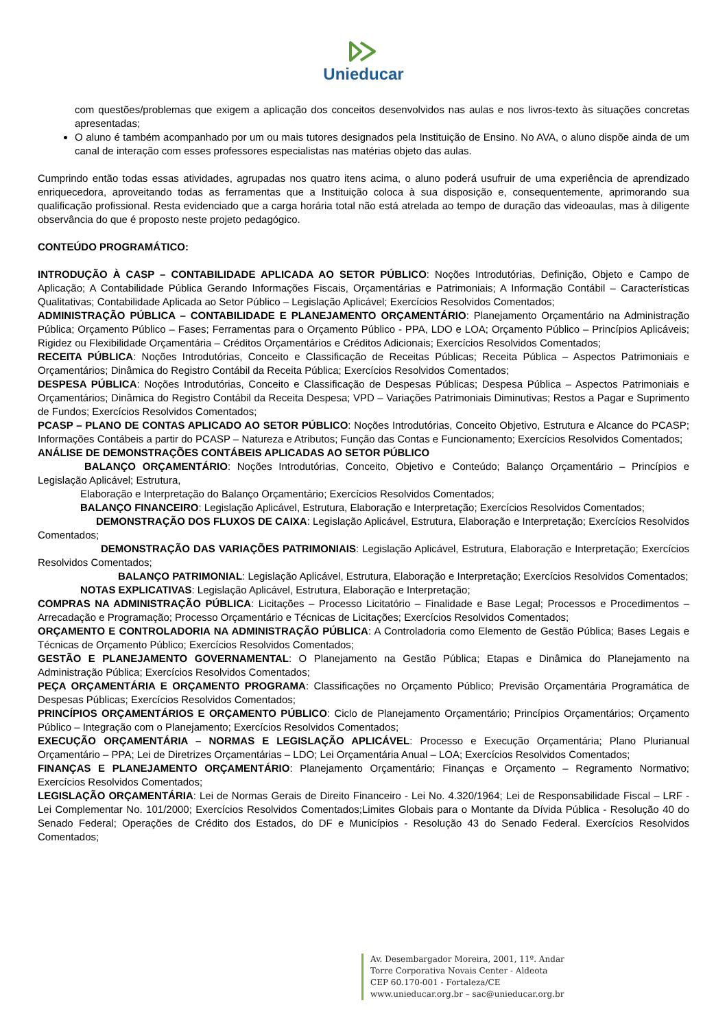Unieducar
com questões/problemas que exigem a aplicação dos conceitos desenvolvidos nas aulas e nos livros-texto às situações concretas apresentadas;
O aluno é também acompanhado por um ou mais tutores designados pela Instituição de Ensino. No AVA, o aluno dispõe ainda de um canal de interação com esses professores especialistas nas matérias objeto das aulas.
Cumprindo então todas essas atividades, agrupadas nos quatro itens acima, o aluno poderá usufruir de uma experiência de aprendizado enriquecedora, aproveitando todas as ferramentas que a Instituição coloca à sua disposição e, consequentemente, aprimorando sua qualificação profissional. Resta evidenciado que a carga horária total não está atrelada ao tempo de duração das videoaulas, mas à diligente observância do que é proposto neste projeto pedagógico.
CONTEÚDO PROGRAMÁTICO:
INTRODUÇÃO À CASP – CONTABILIDADE APLICADA AO SETOR PÚBLICO: Noções Introdutórias, Definição, Objeto e Campo de Aplicação; A Contabilidade Pública Gerando Informações Fiscais, Orçamentárias e Patrimoniais; A Informação Contábil – Características Qualitativas; Contabilidade Aplicada ao Setor Público – Legislação Aplicável; Exercícios Resolvidos Comentados;
ADMINISTRAÇÃO PÚBLICA – CONTABILIDADE E PLANEJAMENTO ORÇAMENTÁRIO: Planejamento Orçamentário na Administração Pública; Orçamento Público – Fases; Ferramentas para o Orçamento Público - PPA, LDO e LOA; Orçamento Público – Princípios Aplicáveis; Rigidez ou Flexibilidade Orçamentária – Créditos Orçamentários e Créditos Adicionais; Exercícios Resolvidos Comentados;
RECEITA PÚBLICA: Noções Introdutórias, Conceito e Classificação de Receitas Públicas; Receita Pública – Aspectos Patrimoniais e Orçamentários; Dinâmica do Registro Contábil da Receita Pública; Exercícios Resolvidos Comentados;
DESPESA PÚBLICA: Noções Introdutórias, Conceito e Classificação de Despesas Públicas; Despesa Pública – Aspectos Patrimoniais e Orçamentários; Dinâmica do Registro Contábil da Receita Despesa; VPD – Variações Patrimoniais Diminutivas; Restos a Pagar e Suprimento de Fundos; Exercícios Resolvidos Comentados;
PCASP – PLANO DE CONTAS APLICADO AO SETOR PÚBLICO: Noções Introdutórias, Conceito Objetivo, Estrutura e Alcance do PCASP; Informações Contábeis a partir do PCASP – Natureza e Atributos; Função das Contas e Funcionamento; Exercícios Resolvidos Comentados;
ANÁLISE DE DEMONSTRAÇÕES CONTÁBEIS APLICADAS AO SETOR PÚBLICO
BALANÇO ORÇAMENTÁRIO: Noções Introdutórias, Conceito, Objetivo e Conteúdo; Balanço Orçamentário – Princípios e Legislação Aplicável; Estrutura,
Elaboração e Interpretação do Balanço Orçamentário; Exercícios Resolvidos Comentados;
BALANÇO FINANCEIRO: Legislação Aplicável, Estrutura, Elaboração e Interpretação; Exercícios Resolvidos Comentados;
DEMONSTRAÇÃO DOS FLUXOS DE CAIXA: Legislação Aplicável, Estrutura, Elaboração e Interpretação; Exercícios Resolvidos Comentados;
DEMONSTRAÇÃO DAS VARIAÇÕES PATRIMONIAIS: Legislação Aplicável, Estrutura, Elaboração e Interpretação; Exercícios Resolvidos Comentados;
BALANÇO PATRIMONIAL: Legislação Aplicável, Estrutura, Elaboração e Interpretação; Exercícios Resolvidos Comentados;
NOTAS EXPLICATIVAS: Legislação Aplicável, Estrutura, Elaboração e Interpretação;
COMPRAS NA ADMINISTRAÇÃO PÚBLICA: Licitações – Processo Licitatório – Finalidade e Base Legal; Processos e Procedimentos – Arrecadação e Programação; Processo Orçamentário e Técnicas de Licitações; Exercícios Resolvidos Comentados;
ORÇAMENTO E CONTROLADORIA NA ADMINISTRAÇÃO PÚBLICA: A Controladoria como Elemento de Gestão Pública; Bases Legais e Técnicas de Orçamento Público; Exercícios Resolvidos Comentados;
GESTÃO E PLANEJAMENTO GOVERNAMENTAL: O Planejamento na Gestão Pública; Etapas e Dinâmica do Planejamento na Administração Pública; Exercícios Resolvidos Comentados;
PEÇA ORÇAMENTÁRIA E ORÇAMENTO PROGRAMA: Classificações no Orçamento Público; Previsão Orçamentária Programática de Despesas Públicas; Exercícios Resolvidos Comentados;
PRINCÍPIOS ORÇAMENTÁRIOS E ORÇAMENTO PÚBLICO: Ciclo de Planejamento Orçamentário; Princípios Orçamentários; Orçamento Público – Integração com o Planejamento; Exercícios Resolvidos Comentados;
EXECUÇÃO ORÇAMENTÁRIA – NORMAS E LEGISLAÇÃO APLICÁVEL: Processo e Execução Orçamentária; Plano Plurianual Orçamentário – PPA; Lei de Diretrizes Orçamentárias – LDO; Lei Orçamentária Anual – LOA; Exercícios Resolvidos Comentados;
FINANÇAS E PLANEJAMENTO ORÇAMENTÁRIO: Planejamento Orçamentário; Finanças e Orçamento – Regramento Normativo; Exercícios Resolvidos Comentados;
LEGISLAÇÃO ORÇAMENTÁRIA: Lei de Normas Gerais de Direito Financeiro - Lei No. 4.320/1964; Lei de Responsabilidade Fiscal – LRF - Lei Complementar No. 101/2000; Exercícios Resolvidos Comentados;Limites Globais para o Montante da Dívida Pública - Resolução 40 do Senado Federal; Operações de Crédito dos Estados, do DF e Municípios - Resolução 43 do Senado Federal. Exercícios Resolvidos Comentados;
Av. Desembargador Moreira, 2001, 11º. Andar
Torre Corporativa Novais Center - Aldeota
CEP 60.170-001 - Fortaleza/CE
www.unieducar.org.br – sac@unieducar.org.br